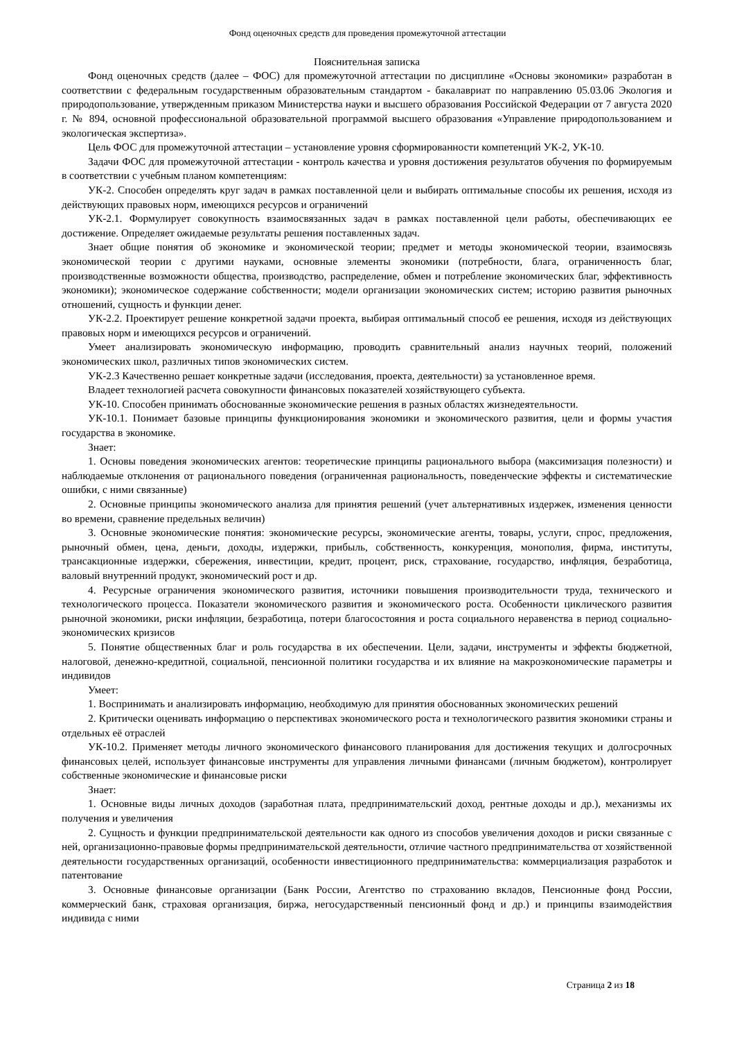Фонд оценочных средств для проведения промежуточной аттестации
Пояснительная записка
Фонд оценочных средств (далее – ФОС) для промежуточной аттестации по дисциплине «Основы экономики» разработан в соответствии с федеральным государственным образовательным стандартом - бакалавриат по направлению 05.03.06 Экология и природопользование, утвержденным приказом Министерства науки и высшего образования Российской Федерации от 7 августа 2020 г. № 894, основной профессиональной образовательной программой высшего образования «Управление природопользованием и экологическая экспертиза».
Цель ФОС для промежуточной аттестации – установление уровня сформированности компетенций УК-2, УК-10.
Задачи ФОС для промежуточной аттестации - контроль качества и уровня достижения результатов обучения по формируемым в соответствии с учебным планом компетенциям:
УК-2. Способен определять круг задач в рамках поставленной цели и выбирать оптимальные способы их решения, исходя из действующих правовых норм, имеющихся ресурсов и ограничений
УК-2.1. Формулирует совокупность взаимосвязанных задач в рамках поставленной цели работы, обеспечивающих ее достижение. Определяет ожидаемые результаты решения поставленных задач.
Знает общие понятия об экономике и экономической теории; предмет и методы экономической теории, взаимосвязь экономической теории с другими науками, основные элементы экономики (потребности, блага, ограниченность благ, производственные возможности общества, производство, распределение, обмен и потребление экономических благ, эффективность экономики); экономическое содержание собственности; модели организации экономических систем; историю развития рыночных отношений, сущность и функции денег.
УК-2.2. Проектирует решение конкретной задачи проекта, выбирая оптимальный способ ее решения, исходя из действующих правовых норм и имеющихся ресурсов и ограничений.
Умеет анализировать экономическую информацию, проводить сравнительный анализ научных теорий, положений экономических школ, различных типов экономических систем.
УК-2.3 Качественно решает конкретные задачи (исследования, проекта, деятельности) за установленное время.
Владеет технологией расчета совокупности финансовых показателей хозяйствующего субъекта.
УК-10. Способен принимать обоснованные экономические решения в разных областях жизнедеятельности.
УК-10.1. Понимает базовые принципы функционирования экономики и экономического развития, цели и формы участия государства в экономике.
Знает:
1. Основы поведения экономических агентов: теоретические принципы рационального выбора (максимизация полезности) и наблюдаемые отклонения от рационального поведения (ограниченная рациональность, поведенческие эффекты и систематические ошибки, с ними связанные)
2. Основные принципы экономического анализа для принятия решений (учет альтернативных издержек, изменения ценности во времени, сравнение предельных величин)
3. Основные экономические понятия: экономические ресурсы, экономические агенты, товары, услуги, спрос, предложения, рыночный обмен, цена, деньги, доходы, издержки, прибыль, собственность, конкуренция, монополия, фирма, институты, трансакционные издержки, сбережения, инвестиции, кредит, процент, риск, страхование, государство, инфляция, безработица, валовый внутренний продукт, экономический рост и др.
4. Ресурсные ограничения экономического развития, источники повышения производительности труда, технического и технологического процесса. Показатели экономического развития и экономического роста. Особенности циклического развития рыночной экономики, риски инфляции, безработица, потери благосостояния и роста социального неравенства в период социально-экономических кризисов
5. Понятие общественных благ и роль государства в их обеспечении. Цели, задачи, инструменты и эффекты бюджетной, налоговой, денежно-кредитной, социальной, пенсионной политики государства и их влияние на макроэкономические параметры и индивидов
Умеет:
1. Воспринимать и анализировать информацию, необходимую для принятия обоснованных экономических решений
2. Критически оценивать информацию о перспективах экономического роста и технологического развития экономики страны и отдельных её отраслей
УК-10.2. Применяет методы личного экономического финансового планирования для достижения текущих и долгосрочных финансовых целей, использует финансовые инструменты для управления личными финансами (личным бюджетом), контролирует собственные экономические и финансовые риски
Знает:
1. Основные виды личных доходов (заработная плата, предпринимательский доход, рентные доходы и др.), механизмы их получения и увеличения
2. Сущность и функции предпринимательской деятельности как одного из способов увеличения доходов и риски связанные с ней, организационно-правовые формы предпринимательской деятельности, отличие частного предпринимательства от хозяйственной деятельности государственных организаций, особенности инвестиционного предпринимательства: коммерциализация разработок и патентование
3. Основные финансовые организации (Банк России, Агентство по страхованию вкладов, Пенсионные фонд России, коммерческий банк, страховая организация, биржа, негосударственный пенсионный фонд и др.) и принципы взаимодействия индивида с ними
Страница 2 из 18